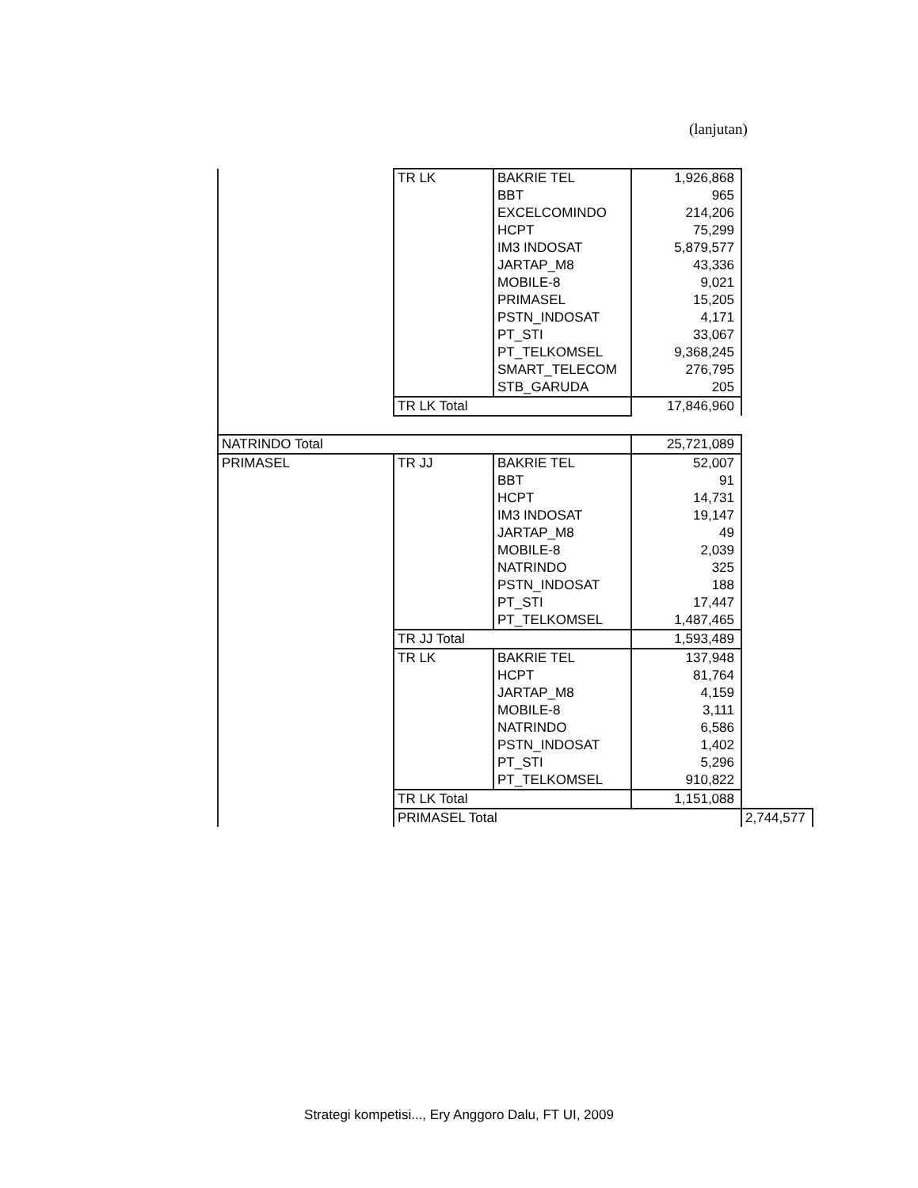(lanjutan)
| | TR LK | BAKRIE TEL | 1,926,868 | |
| | | BBT | 965 | |
| | | EXCELCOMINDO | 214,206 | |
| | | HCPT | 75,299 | |
| | | IM3 INDOSAT | 5,879,577 | |
| | | JARTAP_M8 | 43,336 | |
| | | MOBILE-8 | 9,021 | |
| | | PRIMASEL | 15,205 | |
| | | PSTN_INDOSAT | 4,171 | |
| | | PT_STI | 33,067 | |
| | | PT_TELKOMSEL | 9,368,245 | |
| | | SMART_TELECOM | 276,795 | |
| | | STB_GARUDA | 205 | |
| | TR LK Total | | 17,846,960 | |
| NATRINDO Total | | | 25,721,089 | |
| PRIMASEL | TR JJ | BAKRIE TEL | 52,007 | |
| | | BBT | 91 | |
| | | HCPT | 14,731 | |
| | | IM3 INDOSAT | 19,147 | |
| | | JARTAP_M8 | 49 | |
| | | MOBILE-8 | 2,039 | |
| | | NATRINDO | 325 | |
| | | PSTN_INDOSAT | 188 | |
| | | PT_STI | 17,447 | |
| | | PT_TELKOMSEL | 1,487,465 | |
| | TR JJ Total | | 1,593,489 | |
| | TR LK | BAKRIE TEL | 137,948 | |
| | | HCPT | 81,764 | |
| | | JARTAP_M8 | 4,159 | |
| | | MOBILE-8 | 3,111 | |
| | | NATRINDO | 6,586 | |
| | | PSTN_INDOSAT | 1,402 | |
| | | PT_STI | 5,296 | |
| | | PT_TELKOMSEL | 910,822 | |
| | TR LK Total | | 1,151,088 | |
| | PRIMASEL Total | | | 2,744,577 |
Strategi kompetisi..., Ery Anggoro Dalu, FT UI, 2009